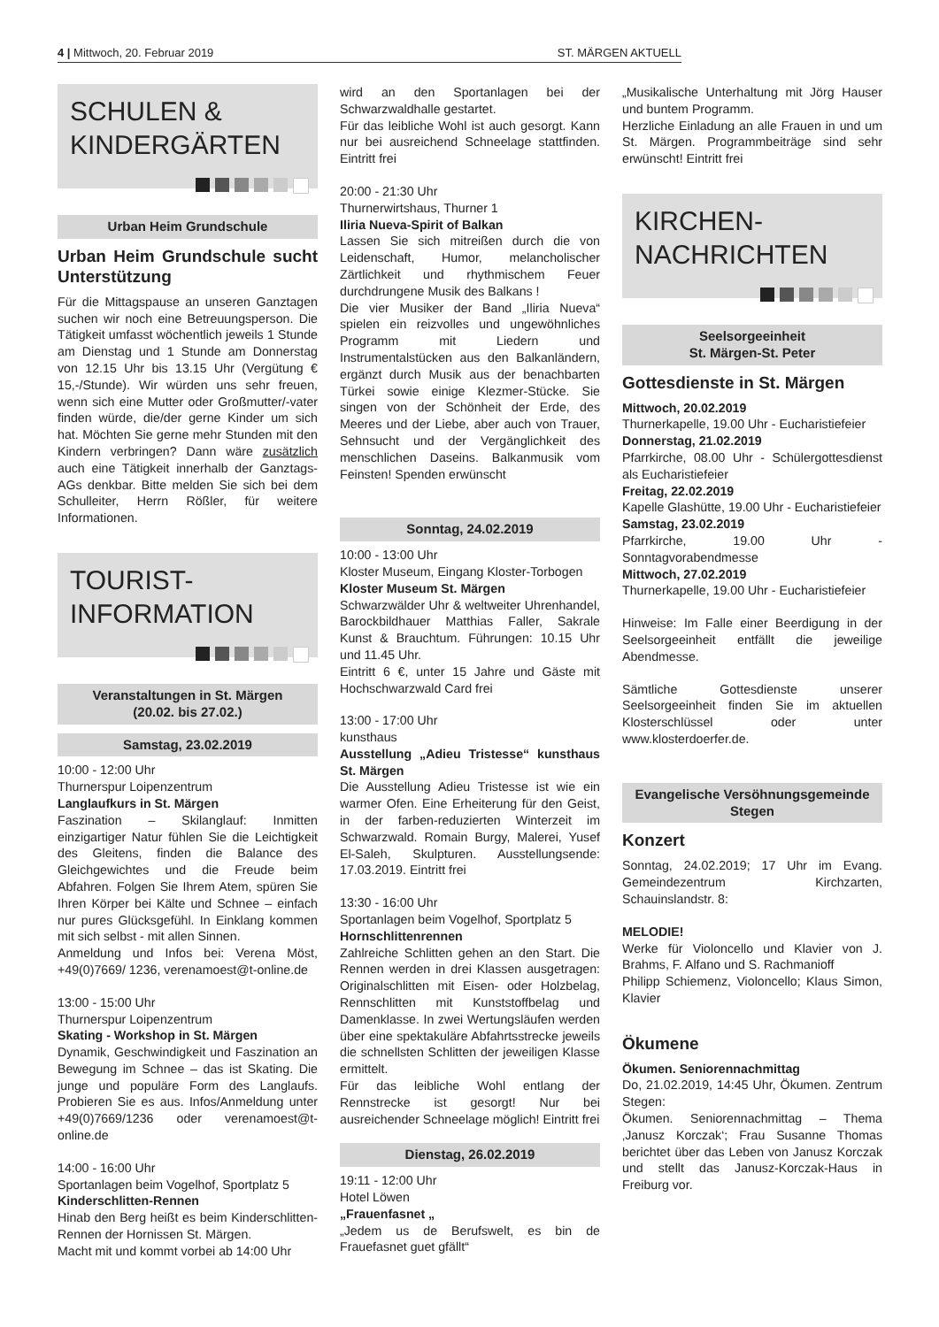4 | Mittwoch, 20. Februar 2019 ST. MÄRGEN AKTUELL
SCHULEN &
KINDERGÄRTEN
Urban Heim Grundschule
Urban Heim Grundschule sucht Unterstützung
Für die Mittagspause an unseren Ganztagen suchen wir noch eine Betreuungsperson. Die Tätigkeit umfasst wöchentlich jeweils 1 Stunde am Dienstag und 1 Stunde am Donnerstag von 12.15 Uhr bis 13.15 Uhr (Vergütung € 15,-/Stunde). Wir würden uns sehr freuen, wenn sich eine Mutter oder Großmutter/-vater finden würde, die/der gerne Kinder um sich hat. Möchten Sie gerne mehr Stunden mit den Kindern verbringen? Dann wäre zusätzlich auch eine Tätigkeit innerhalb der Ganztags-AGs denkbar. Bitte melden Sie sich bei dem Schulleiter, Herrn Rößler, für weitere Informationen.
TOURIST-
INFORMATION
Veranstaltungen in St. Märgen
(20.02. bis 27.02.)
Samstag, 23.02.2019
10:00 - 12:00 Uhr
Thurnerspur Loipenzentrum
Langlaufkurs in St. Märgen
Faszination – Skilanglauf: Inmitten einzigartiger Natur fühlen Sie die Leichtigkeit des Gleitens, finden die Balance des Gleichgewichtes und die Freude beim Abfahren. Folgen Sie Ihrem Atem, spüren Sie Ihren Körper bei Kälte und Schnee – einfach nur pures Glücksgefühl. In Einklang kommen mit sich selbst - mit allen Sinnen.
Anmeldung und Infos bei: Verena Möst, +49(0)7669/ 1236, verenamoest@t-online.de
13:00 - 15:00 Uhr
Thurnerspur Loipenzentrum
Skating - Workshop in St. Märgen
Dynamik, Geschwindigkeit und Faszination an Bewegung im Schnee – das ist Skating. Die junge und populäre Form des Langlaufs. Probieren Sie es aus. Infos/Anmeldung unter +49(0)7669/1236 oder verenamoest@t-online.de
14:00 - 16:00 Uhr
Sportanlagen beim Vogelhof, Sportplatz 5
Kinderschlitten-Rennen
Hinab den Berg heißt es beim Kinderschlitten- Rennen der Hornissen St. Märgen.
Macht mit und kommt vorbei ab 14:00 Uhr
wird an den Sportanlagen bei der Schwarzwaldhalle gestartet.
Für das leibliche Wohl ist auch gesorgt. Kann nur bei ausreichend Schneelage stattfinden. Eintritt frei
20:00 - 21:30 Uhr
Thurnerwirtshaus, Thurner 1
Iliria Nueva-Spirit of Balkan
Lassen Sie sich mitreißen durch die von Leidenschaft, Humor, melancholischer Zärtlichkeit und rhythmischem Feuer durchdrungene Musik des Balkans !
Die vier Musiker der Band „Iliria Nueva“ spielen ein reizvolles und ungewöhnliches Programm mit Liedern und Instrumentalstücken aus den Balkanländern, ergänzt durch Musik aus der benachbarten Türkei sowie einige Klezmer-Stücke. Sie singen von der Schönheit der Erde, des Meeres und der Liebe, aber auch von Trauer, Sehnsucht und der Vergänglichkeit des menschlichen Daseins. Balkanmusik vom Feinsten! Spenden erwünscht
Sonntag, 24.02.2019
10:00 - 13:00 Uhr
Kloster Museum, Eingang Kloster-Torbogen
Kloster Museum St. Märgen
Schwarzwälder Uhr & weltweiter Uhrenhandel, Barockbildhauer Matthias Faller, Sakrale Kunst & Brauchtum. Führungen: 10.15 Uhr und 11.45 Uhr.
Eintritt 6 €, unter 15 Jahre und Gäste mit Hochschwarzwald Card frei
13:00 - 17:00 Uhr
kunsthaus
Ausstellung „Adieu Tristesse“ kunsthaus St. Märgen
Die Ausstellung Adieu Tristesse ist wie ein warmer Ofen. Eine Erheiterung für den Geist, in der farben-reduzierten Winterzeit im Schwarzwald. Romain Burgy, Malerei, Yusef El-Saleh, Skulpturen. Ausstellungsende: 17.03.2019. Eintritt frei
13:30 - 16:00 Uhr
Sportanlagen beim Vogelhof, Sportplatz 5
Hornschlittenrennen
Zahlreiche Schlitten gehen an den Start. Die Rennen werden in drei Klassen ausgetragen: Originalschlitten mit Eisen- oder Holzbelag, Rennschlitten mit Kunststoffbelag und Damenklasse. In zwei Wertungsläufen werden über eine spektakuläre Abfahrtsstrecke jeweils die schnellsten Schlitten der jeweiligen Klasse ermittelt.
Für das leibliche Wohl entlang der Rennstrecke ist gesorgt! Nur bei ausreichender Schneelage möglich! Eintritt frei
Dienstag, 26.02.2019
19:11 - 12:00 Uhr
Hotel Löwen
„Frauenfasnet „
„Jedem us de Berufswelt, es bin de Frauefasnet guet gfällt“
„Musikalische Unterhaltung mit Jörg Hauser und buntem Programm.
Herzliche Einladung an alle Frauen in und um St. Märgen. Programmbeiträge sind sehr erwünscht! Eintritt frei
KIRCHEN-
NACHRICHTEN
Seelsorgeeinheit
St. Märgen-St. Peter
Gottesdienste in St. Märgen
Mittwoch, 20.02.2019
Thurnerkapelle, 19.00 Uhr - Eucharistiefeier
Donnerstag, 21.02.2019
Pfarrkirche, 08.00 Uhr - Schülergottesdienst als Eucharistiefeier
Freitag, 22.02.2019
Kapelle Glashütte, 19.00 Uhr - Eucharistiefeier
Samstag, 23.02.2019
Pfarrkirche, 19.00 Uhr - Sonntagvorabendmesse
Mittwoch, 27.02.2019
Thurnerkapelle, 19.00 Uhr - Eucharistiefeier
Hinweise: Im Falle einer Beerdigung in der Seelsorgeeinheit entfällt die jeweilige Abendmesse.
Sämtliche Gottesdienste unserer Seelsorgeeinheit finden Sie im aktuellen Klosterschlüssel oder unter www.klosterdoerfer.de.
Evangelische Versöhnungsgemeinde Stegen
Konzert
Sonntag, 24.02.2019; 17 Uhr im Evang. Gemeindezentrum Kirchzarten, Schauinslandstr. 8:
MELODIE!
Werke für Violoncello und Klavier von J. Brahms, F. Alfano und S. Rachmanioff
Philipp Schiemenz, Violoncello; Klaus Simon, Klavier
Ökumene
Ökumen. Seniorennachmittag
Do, 21.02.2019, 14:45 Uhr, Ökumen. Zentrum Stegen:
Ökumen. Seniorennachmittag – Thema ‚Janusz Korczak‘; Frau Susanne Thomas berichtet über das Leben von Janusz Korczak und stellt das Janusz-Korczak-Haus in Freiburg vor.